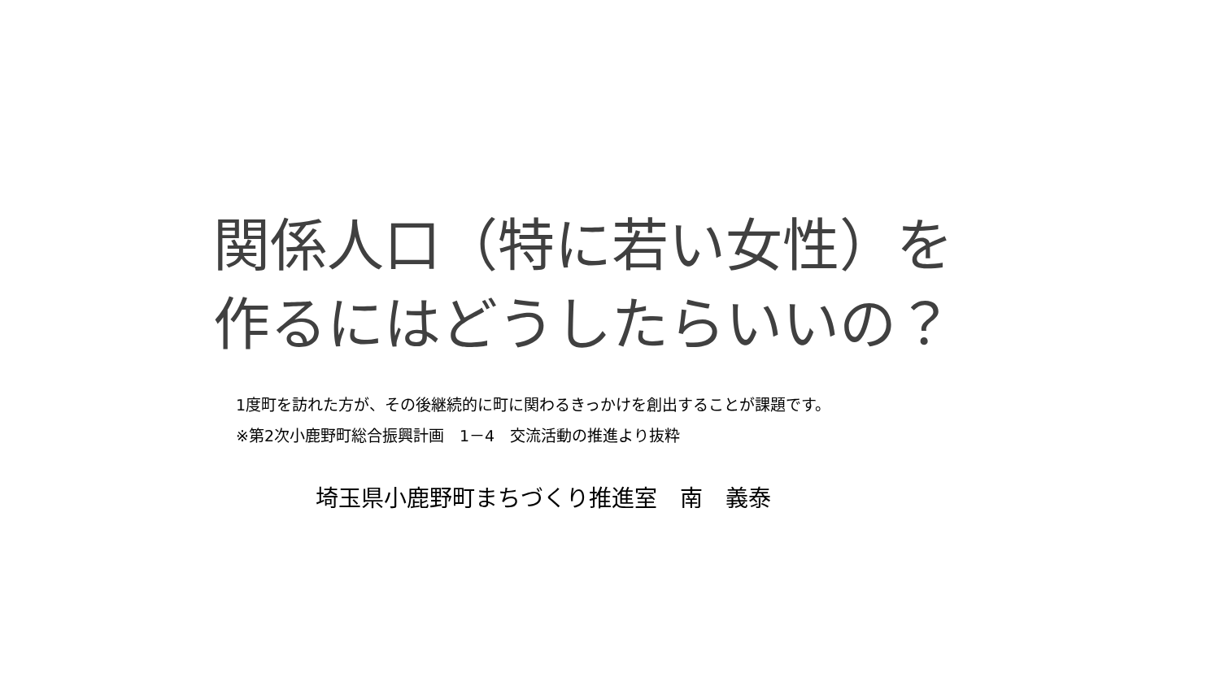関係人口（特に若い女性）を
作るにはどうしたらいいの？
1度町を訪れた方が、その後継続的に町に関わるきっかけを創出することが課題です。
※第2次小鹿野町総合振興計画　1－4　交流活動の推進より抜粋
埼玉県小鹿野町まちづくり推進室　南　義泰